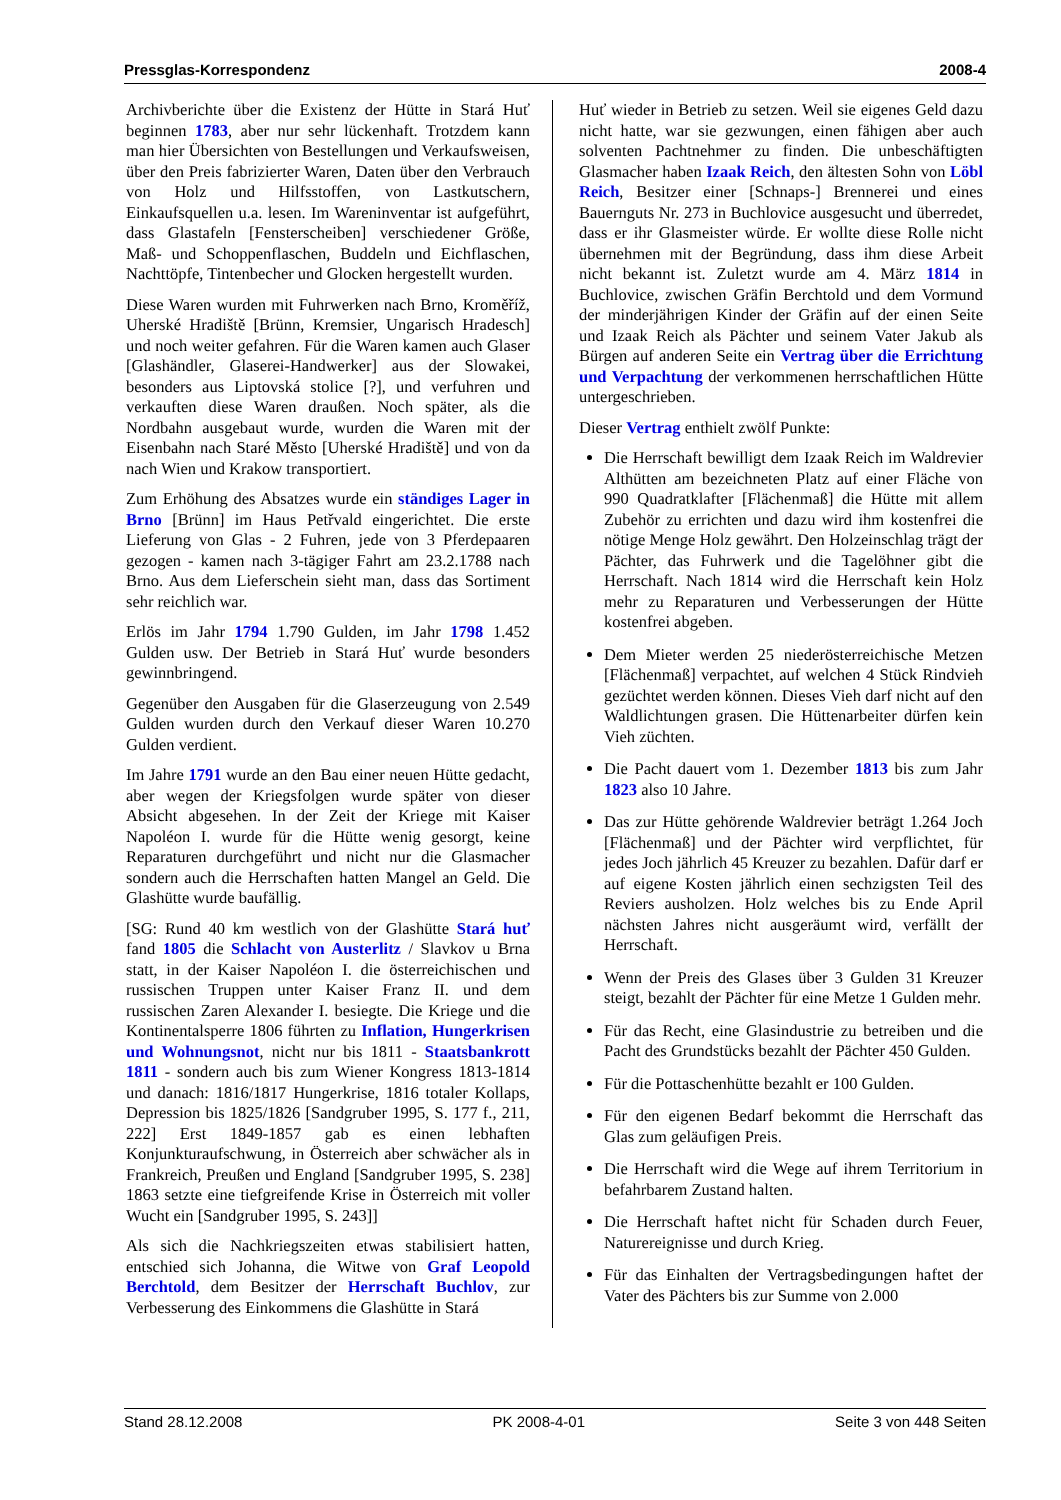Pressglas-Korrespondenz 2008-4
Archivberichte über die Existenz der Hütte in Stará Huť beginnen 1783, aber nur sehr lückenhaft. Trotzdem kann man hier Übersichten von Bestellungen und Verkaufsweisen, über den Preis fabrizierter Waren, Daten über den Verbrauch von Holz und Hilfsstoffen, von Lastkutschern, Einkaufsquellen u.a. lesen. Im Wareninventar ist aufgeführt, dass Glastafeln [Fensterscheiben] verschiedener Größe, Maß- und Schoppenflaschen, Buddeln und Eichflaschen, Nachttöpfe, Tintenbecher und Glocken hergestellt wurden.
Diese Waren wurden mit Fuhrwerken nach Brno, Kroměříž, Uherské Hradiště [Brünn, Kremsier, Ungarisch Hradesch] und noch weiter gefahren. Für die Waren kamen auch Glaser [Glashändler, Glaserei-Handwerker] aus der Slowakei, besonders aus Liptovská stolice [?], und verfuhren und verkauften diese Waren draußen. Noch später, als die Nordbahn ausgebaut wurde, wurden die Waren mit der Eisenbahn nach Staré Město [Uherské Hradiště] und von da nach Wien und Krakow transportiert.
Zum Erhöhung des Absatzes wurde ein ständiges Lager in Brno [Brünn] im Haus Petřvald eingerichtet. Die erste Lieferung von Glas - 2 Fuhren, jede von 3 Pferdepaaren gezogen - kamen nach 3-tägiger Fahrt am 23.2.1788 nach Brno. Aus dem Lieferschein sieht man, dass das Sortiment sehr reichlich war.
Erlös im Jahr 1794 1.790 Gulden, im Jahr 1798 1.452 Gulden usw. Der Betrieb in Stará Huť wurde besonders gewinnbringend.
Gegenüber den Ausgaben für die Glaserzeugung von 2.549 Gulden wurden durch den Verkauf dieser Waren 10.270 Gulden verdient.
Im Jahre 1791 wurde an den Bau einer neuen Hütte gedacht, aber wegen der Kriegsfolgen wurde später von dieser Absicht abgesehen. In der Zeit der Kriege mit Kaiser Napoléon I. wurde für die Hütte wenig gesorgt, keine Reparaturen durchgeführt und nicht nur die Glasmacher sondern auch die Herrschaften hatten Mangel an Geld. Die Glashütte wurde baufällig.
[SG: Rund 40 km westlich von der Glashütte Stará huť fand 1805 die Schlacht von Austerlitz / Slavkov u Brna statt, in der Kaiser Napoléon I. die österreichischen und russischen Truppen unter Kaiser Franz II. und dem russischen Zaren Alexander I. besiegte. Die Kriege und die Kontinentalsperre 1806 führten zu Inflation, Hungerkrisen und Wohnungsnot, nicht nur bis 1811 - Staatsbankrott 1811 - sondern auch bis zum Wiener Kongress 1813-1814 und danach: 1816/1817 Hungerkrise, 1816 totaler Kollaps, Depression bis 1825/1826 [Sandgruber 1995, S. 177 f., 211, 222] Erst 1849-1857 gab es einen lebhaften Konjunkturaufschwung, in Österreich aber schwächer als in Frankreich, Preußen und England [Sandgruber 1995, S. 238] 1863 setzte eine tiefgreifende Krise in Österreich mit voller Wucht ein [Sandgruber 1995, S. 243]]
Als sich die Nachkriegszeiten etwas stabilisiert hatten, entschied sich Johanna, die Witwe von Graf Leopold Berchtold, dem Besitzer der Herrschaft Buchlov, zur Verbesserung des Einkommens die Glashütte in Stará
Huť wieder in Betrieb zu setzen. Weil sie eigenes Geld dazu nicht hatte, war sie gezwungen, einen fähigen aber auch solventen Pachtnehmer zu finden. Die unbeschäftigten Glasmacher haben Izaak Reich, den ältesten Sohn von Löbl Reich, Besitzer einer [Schnaps-] Brennerei und eines Bauernguts Nr. 273 in Buchlovice ausgesucht und überredet, dass er ihr Glasmeister würde. Er wollte diese Rolle nicht übernehmen mit der Begründung, dass ihm diese Arbeit nicht bekannt ist. Zuletzt wurde am 4. März 1814 in Buchlovice, zwischen Gräfin Berchtold und dem Vormund der minderjährigen Kinder der Gräfin auf der einen Seite und Izaak Reich als Pächter und seinem Vater Jakub als Bürgen auf anderen Seite ein Vertrag über die Errichtung und Verpachtung der verkommenen herrschaftlichen Hütte untergeschrieben.
Dieser Vertrag enthielt zwölf Punkte:
Die Herrschaft bewilligt dem Izaak Reich im Waldrevier Althütten am bezeichneten Platz auf einer Fläche von 990 Quadratklafter [Flächenmaß] die Hütte mit allem Zubehör zu errichten und dazu wird ihm kostenfrei die nötige Menge Holz gewährt. Den Holzeinschlag trägt der Pächter, das Fuhrwerk und die Tagelöhner gibt die Herrschaft. Nach 1814 wird die Herrschaft kein Holz mehr zu Reparaturen und Verbesserungen der Hütte kostenfrei abgeben.
Dem Mieter werden 25 niederösterreichische Metzen [Flächenmaß] verpachtet, auf welchen 4 Stück Rindvieh gezüchtet werden können. Dieses Vieh darf nicht auf den Waldlichtungen grasen. Die Hüttenarbeiter dürfen kein Vieh züchten.
Die Pacht dauert vom 1. Dezember 1813 bis zum Jahr 1823 also 10 Jahre.
Das zur Hütte gehörende Waldrevier beträgt 1.264 Joch [Flächenmaß] und der Pächter wird verpflichtet, für jedes Joch jährlich 45 Kreuzer zu bezahlen. Dafür darf er auf eigene Kosten jährlich einen sechzigsten Teil des Reviers ausholzen. Holz welches bis zu Ende April nächsten Jahres nicht ausgeräumt wird, verfällt der Herrschaft.
Wenn der Preis des Glases über 3 Gulden 31 Kreuzer steigt, bezahlt der Pächter für eine Metze 1 Gulden mehr.
Für das Recht, eine Glasindustrie zu betreiben und die Pacht des Grundstücks bezahlt der Pächter 450 Gulden.
Für die Pottaschenhütte bezahlt er 100 Gulden.
Für den eigenen Bedarf bekommt die Herrschaft das Glas zum geläufigen Preis.
Die Herrschaft wird die Wege auf ihrem Territorium in befahrbarem Zustand halten.
Die Herrschaft haftet nicht für Schaden durch Feuer, Naturereignisse und durch Krieg.
Für das Einhalten der Vertragsbedingungen haftet der Vater des Pächters bis zur Summe von 2.000
Stand 28.12.2008 PK 2008-4-01 Seite 3 von 448 Seiten